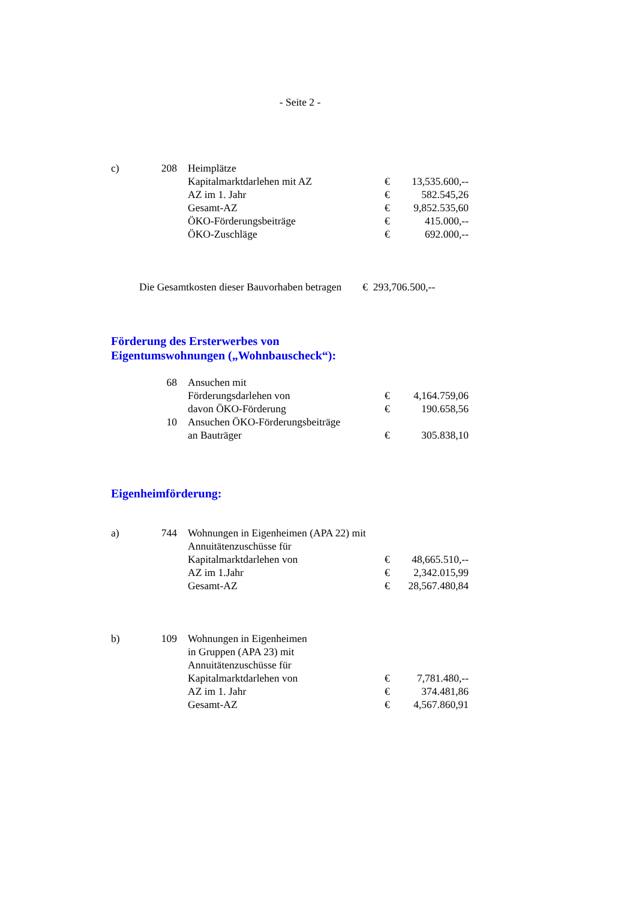- Seite 2 -
| c) | 208 | Heimplätze | | |
| | | Kapitalmarktdarlehen mit AZ | € | 13,535.600,-- |
| | | AZ im 1. Jahr | € | 582.545,26 |
| | | Gesamt-AZ | € | 9,852.535,60 |
| | | ÖKO-Förderungsbeiträge | € | 415.000,-- |
| | | ÖKO-Zuschläge | € | 692.000,-- |
Die Gesamtkosten dieser Bauvorhaben betragen € 293,706.500,--
Förderung des Ersterwerbes von
Eigentumswohnungen („Wohnbauscheck“):
| | 68 | Ansuchen mit | | |
| | | Förderungsdarlehen von | € | 4,164.759,06 |
| | | davon ÖKO-Förderung | € | 190.658,56 |
| | 10 | Ansuchen ÖKO-Förderungsbeiträge | | |
| | | an Bauträger | € | 305.838,10 |
Eigenheimförderung:
| a) | 744 | Wohnungen in Eigenheimen (APA 22) mit | | |
| | | Annuitätenzuschüsse für | | |
| | | Kapitalmarktdarlehen von | € | 48,665.510,-- |
| | | AZ im 1.Jahr | € | 2,342.015,99 |
| | | Gesamt-AZ | € | 28,567.480,84 |
| b) | 109 | Wohnungen in Eigenheimen | | |
| | | in Gruppen (APA 23) mit | | |
| | | Annuitätenzuschüsse für | | |
| | | Kapitalmarktdarlehen von | € | 7,781.480,-- |
| | | AZ im 1. Jahr | € | 374.481,86 |
| | | Gesamt-AZ | € | 4,567.860,91 |